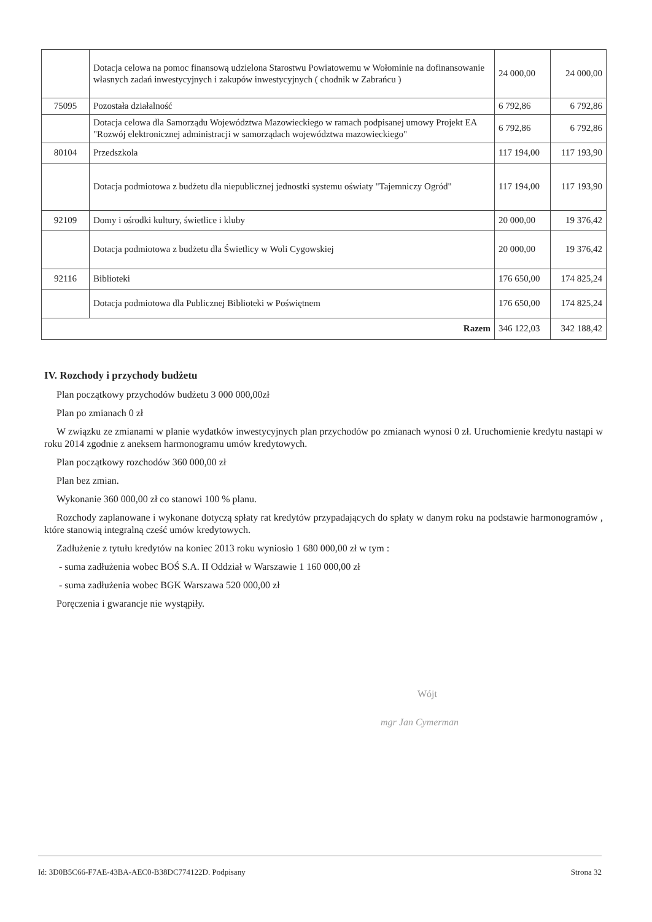| | Dotacja celowa na pomoc finansową udzielona Starostwu Powiatowemu w Wołominie na dofinansowanie własnych zadań inwestycyjnych i zakupów inwestycyjnych ( chodnik w Zabrańcu ) | 24 000,00 | 24 000,00 |
| 75095 | Pozostała działalność | 6 792,86 | 6 792,86 |
| | Dotacja celowa dla Samorządu Województwa Mazowieckiego w ramach podpisanej umowy Projekt EA "Rozwój elektronicznej administracji w samorządach województwa mazowieckiego" | 6 792,86 | 6 792,86 |
| 80104 | Przedszkola | 117 194,00 | 117 193,90 |
| | Dotacja podmiotowa z budżetu dla niepublicznej jednostki systemu oświaty "Tajemniczy Ogród" | 117 194,00 | 117 193,90 |
| 92109 | Domy i ośrodki kultury, świetlice i kluby | 20 000,00 | 19 376,42 |
| | Dotacja podmiotowa z budżetu dla Świetlicy w Woli Cygowskiej | 20 000,00 | 19 376,42 |
| 92116 | Biblioteki | 176 650,00 | 174 825,24 |
| | Dotacja podmiotowa dla Publicznej Biblioteki w Poświętnem | 176 650,00 | 174 825,24 |
| Razem | | 346 122,03 | 342 188,42 |
IV. Rozchody i przychody budżetu
Plan początkowy przychodów budżetu 3 000 000,00zł
Plan po zmianach 0 zł
W związku ze zmianami w planie wydatków inwestycyjnych plan przychodów po zmianach wynosi 0 zł. Uruchomienie kredytu nastąpi w roku 2014 zgodnie z aneksem harmonogramu umów kredytowych.
Plan początkowy rozchodów 360 000,00 zł
Plan bez zmian.
Wykonanie 360 000,00 zł co stanowi 100 % planu.
Rozchody zaplanowane i wykonane dotyczą spłaty rat kredytów przypadających do spłaty w danym roku na podstawie harmonogramów , które stanowią integralną cześć umów kredytowych.
Zadłużenie z tytułu kredytów na koniec 2013 roku wyniosło 1 680 000,00 zł w tym :
- suma zadłużenia wobec BOŚ S.A. II Oddział w Warszawie 1 160 000,00 zł
- suma zadłużenia wobec BGK Warszawa 520 000,00 zł
Poręczenia i gwarancje nie wystąpiły.
Wójt
mgr Jan Cymerman
Id: 3D0B5C66-F7AE-43BA-AEC0-B38DC774122D. Podpisany Strona 32